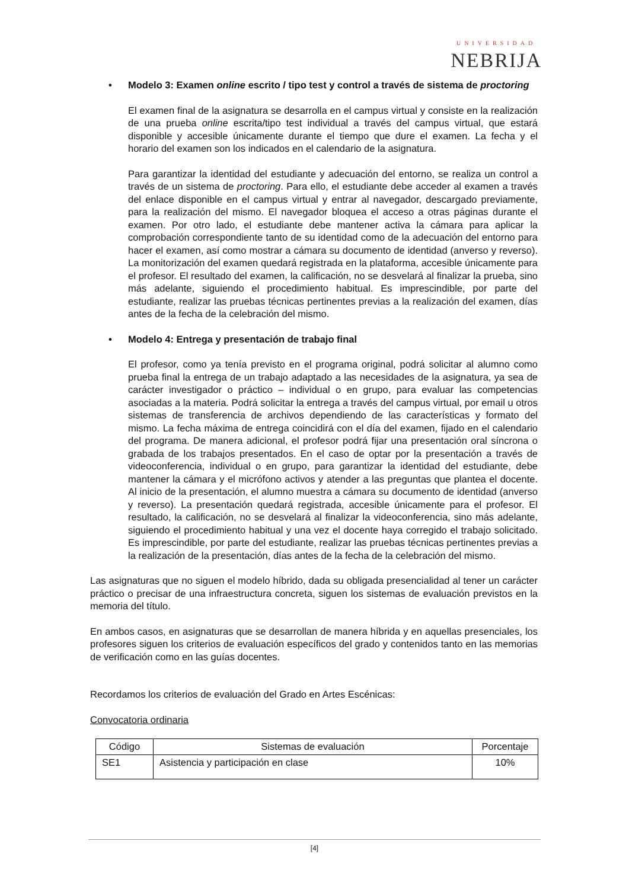UNIVERSIDAD
NEBRIJA
• Modelo 3: Examen online escrito / tipo test y control a través de sistema de proctoring
El examen final de la asignatura se desarrolla en el campus virtual y consiste en la realización de una prueba online escrita/tipo test individual a través del campus virtual, que estará disponible y accesible únicamente durante el tiempo que dure el examen. La fecha y el horario del examen son los indicados en el calendario de la asignatura.
Para garantizar la identidad del estudiante y adecuación del entorno, se realiza un control a través de un sistema de proctoring. Para ello, el estudiante debe acceder al examen a través del enlace disponible en el campus virtual y entrar al navegador, descargado previamente, para la realización del mismo. El navegador bloquea el acceso a otras páginas durante el examen. Por otro lado, el estudiante debe mantener activa la cámara para aplicar la comprobación correspondiente tanto de su identidad como de la adecuación del entorno para hacer el examen, así como mostrar a cámara su documento de identidad (anverso y reverso). La monitorización del examen quedará registrada en la plataforma, accesible únicamente para el profesor. El resultado del examen, la calificación, no se desvelará al finalizar la prueba, sino más adelante, siguiendo el procedimiento habitual. Es imprescindible, por parte del estudiante, realizar las pruebas técnicas pertinentes previas a la realización del examen, días antes de la fecha de la celebración del mismo.
• Modelo 4: Entrega y presentación de trabajo final
El profesor, como ya tenía previsto en el programa original, podrá solicitar al alumno como prueba final la entrega de un trabajo adaptado a las necesidades de la asignatura, ya sea de carácter investigador o práctico – individual o en grupo, para evaluar las competencias asociadas a la materia. Podrá solicitar la entrega a través del campus virtual, por email u otros sistemas de transferencia de archivos dependiendo de las características y formato del mismo. La fecha máxima de entrega coincidirá con el día del examen, fijado en el calendario del programa. De manera adicional, el profesor podrá fijar una presentación oral síncrona o grabada de los trabajos presentados. En el caso de optar por la presentación a través de videoconferencia, individual o en grupo, para garantizar la identidad del estudiante, debe mantener la cámara y el micrófono activos y atender a las preguntas que plantea el docente. Al inicio de la presentación, el alumno muestra a cámara su documento de identidad (anverso y reverso). La presentación quedará registrada, accesible únicamente para el profesor. El resultado, la calificación, no se desvelará al finalizar la videoconferencia, sino más adelante, siguiendo el procedimiento habitual y una vez el docente haya corregido el trabajo solicitado. Es imprescindible, por parte del estudiante, realizar las pruebas técnicas pertinentes previas a la realización de la presentación, días antes de la fecha de la celebración del mismo.
Las asignaturas que no siguen el modelo híbrido, dada su obligada presencialidad al tener un carácter práctico o precisar de una infraestructura concreta, siguen los sistemas de evaluación previstos en la memoria del título.
En ambos casos, en asignaturas que se desarrollan de manera híbrida y en aquellas presenciales, los profesores siguen los criterios de evaluación específicos del grado y contenidos tanto en las memorias de verificación como en las guías docentes.
Recordamos los criterios de evaluación del Grado en Artes Escénicas:
Convocatoria ordinaria
| Código | Sistemas de evaluación | Porcentaje |
| --- | --- | --- |
| SE1 | Asistencia y participación en clase | 10% |
[4]